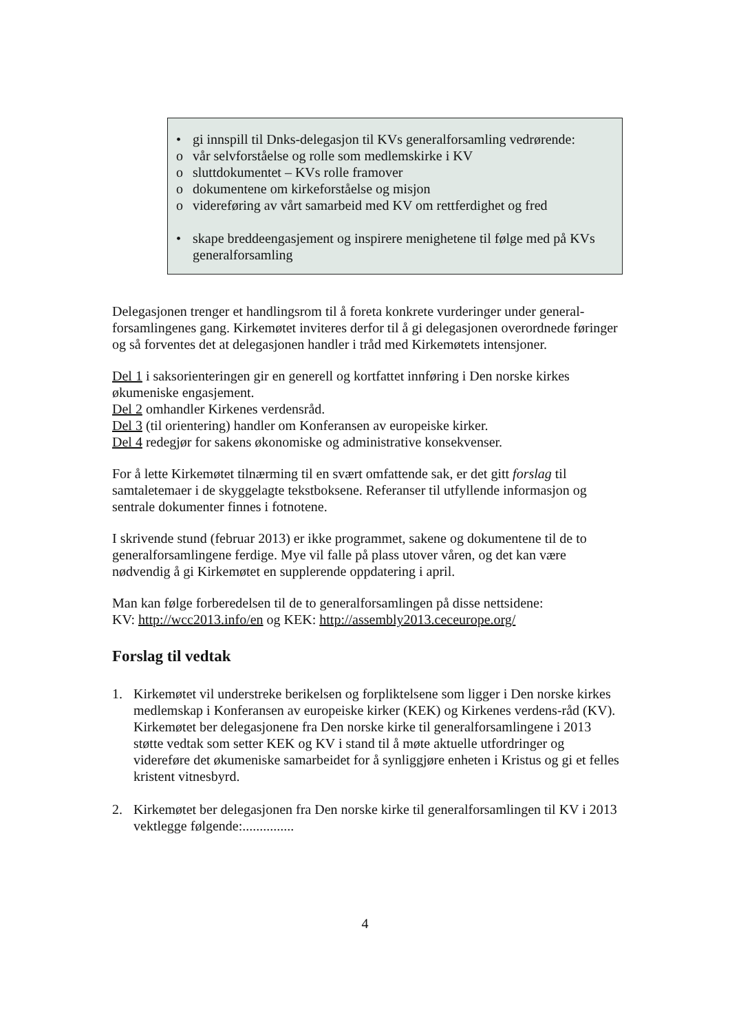• gi innspill til Dnks-delegasjon til KVs generalforsamling vedrørende:
o vår selvforståelse og rolle som medlemskirke i KV
o sluttdokumentet – KVs rolle framover
o dokumentene om kirkeforståelse og misjon
o videreføring av vårt samarbeid med KV om rettferdighet og fred
• skape breddeengasjement og inspirere menighetene til følge med på KVs generalforsamling
Delegasjonen trenger et handlingsrom til å foreta konkrete vurderinger under general-forsamlingenes gang. Kirkemøtet inviteres derfor til å gi delegasjonen overordnede føringer og så forventes det at delegasjonen handler i tråd med Kirkemøtets intensjoner.
Del 1 i saksorienteringen gir en generell og kortfattet innføring i Den norske kirkes økumeniske engasjement.
Del 2 omhandler Kirkenes verdensråd.
Del 3 (til orientering) handler om Konferansen av europeiske kirker.
Del 4 redegjør for sakens økonomiske og administrative konsekvenser.
For å lette Kirkemøtet tilnærming til en svært omfattende sak, er det gitt forslag til samtaletemaer i de skyggelagte tekstboksene. Referanser til utfyllende informasjon og sentrale dokumenter finnes i fotnotene.
I skrivende stund (februar 2013) er ikke programmet, sakene og dokumentene til de to generalforsamlingene ferdige. Mye vil falle på plass utover våren, og det kan være nødvendig å gi Kirkemøtet en supplerende oppdatering i april.
Man kan følge forberedelsen til de to generalforsamlingen på disse nettsidene:
KV: http://wcc2013.info/en og KEK: http://assembly2013.ceceurope.org/
Forslag til vedtak
1. Kirkemøtet vil understreke berikelsen og forpliktelsene som ligger i Den norske kirkes medlemskap i Konferansen av europeiske kirker (KEK) og Kirkenes verdens-råd (KV). Kirkemøtet ber delegasjonene fra Den norske kirke til generalforsamlingene i 2013 støtte vedtak som setter KEK og KV i stand til å møte aktuelle utfordringer og videreføre det økumeniske samarbeidet for å synliggjøre enheten i Kristus og gi et felles kristent vitnesbyrd.
2. Kirkemøtet ber delegasjonen fra Den norske kirke til generalforsamlingen til KV i 2013 vektlegge følgende:...............
4